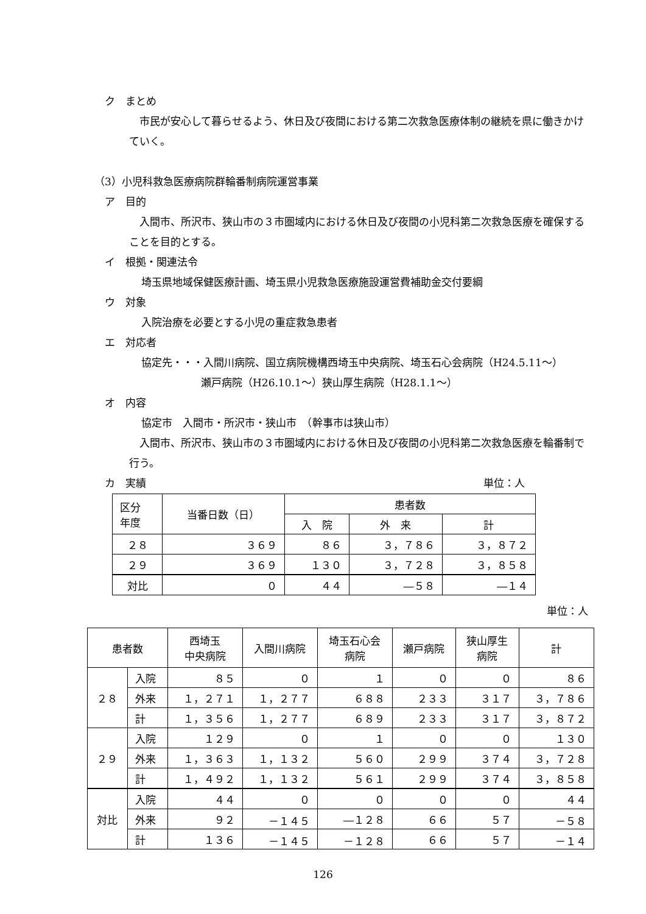ク　まとめ
　市民が安心して暮らせるよう、休日及び夜間における第二次救急医療体制の継続を県に働きかけていく。
（3）小児科救急医療病院群輪番制病院運営事業
ア　目的
　入間市、所沢市、狭山市の３市圏域内における休日及び夜間の小児科第二次救急医療を確保することを目的とする。
イ　根拠・関連法令
埼玉県地域保健医療計画、埼玉県小児救急医療施設運営費補助金交付要綱
ウ　対象
入院治療を必要とする小児の重症救急患者
エ　対応者
協定先・・・入間川病院、国立病院機構西埼玉中央病院、埼玉石心会病院（H24.5.11～）
瀬戸病院（H26.10.1～）狭山厚生病院（H28.1.1～）
オ　内容
協定市　入間市・所沢市・狭山市　（幹事市は狭山市）
　入間市、所沢市、狭山市の３市圏域内における休日及び夜間の小児科第二次救急医療を輪番制で行う。
カ　実績 単位：人
| 区分 年度 | 当番日数（日） | 患者数 | | |
| --- | --- | --- | --- | --- |
| | | 入 院 | 外 来 | 計 |
| ２８ | ３６９ | ８６ | ３，７８６ | ３，８７２ |
| ２９ | ３６９ | １３０ | ３，７２８ | ３，８５８ |
| 対比 | ０ | ４４ | ―５８ | ―１４ |
単位：人
| 患者数 | | 西埼玉 中央病院 | 入間川病院 | 埼玉石心会 病院 | 瀬戸病院 | 狭山厚生 病院 | 計 |
| --- | --- | --- | --- | --- | --- | --- | --- |
| ２８ | 入院 | ８５ | ０ | １ | ０ | ０ | ８６ |
| | 外来 | １，２７１ | １，２７７ | ６８８ | ２３３ | ３１７ | ３，７８６ |
| | 計 | １，３５６ | １，２７７ | ６８９ | ２３３ | ３１７ | ３，８７２ |
| ２９ | 入院 | １２９ | ０ | １ | ０ | ０ | １３０ |
| | 外来 | １，３６３ | １，１３２ | ５６０ | ２９９ | ３７４ | ３，７２８ |
| | 計 | １，４９２ | １，１３２ | ５６１ | ２９９ | ３７４ | ３，８５８ |
| 対比 | 入院 | ４４ | ０ | ０ | ０ | ０ | ４４ |
| | 外来 | ９２ | －１４５ | ―１２８ | ６６ | ５７ | －５８ |
| | 計 | １３６ | －１４５ | －１２８ | ６６ | ５７ | －１４ |
126